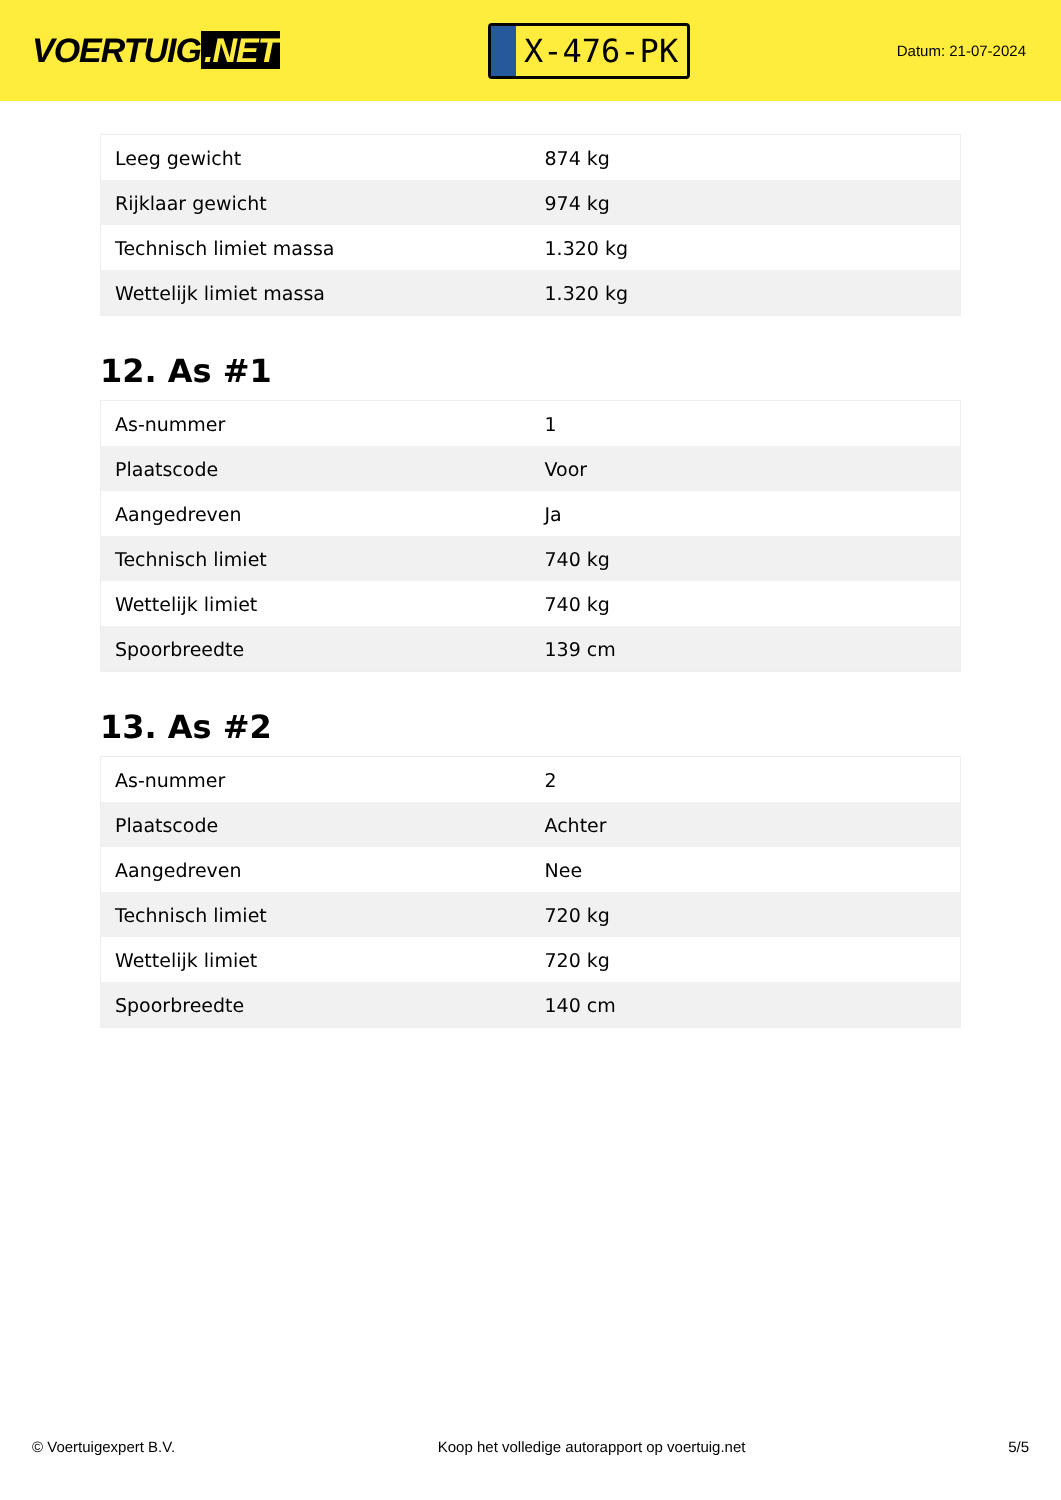VOERTUIG.NET
X-476-PK
Datum: 21-07-2024
| Leeg gewicht | 874 kg |
| Rijklaar gewicht | 974 kg |
| Technisch limiet massa | 1.320 kg |
| Wettelijk limiet massa | 1.320 kg |
12. As #1
| As-nummer | 1 |
| Plaatscode | Voor |
| Aangedreven | Ja |
| Technisch limiet | 740 kg |
| Wettelijk limiet | 740 kg |
| Spoorbreedte | 139 cm |
13. As #2
| As-nummer | 2 |
| Plaatscode | Achter |
| Aangedreven | Nee |
| Technisch limiet | 720 kg |
| Wettelijk limiet | 720 kg |
| Spoorbreedte | 140 cm |
© Voertuigexpert B.V. Koop het volledige autorapport op voertuig.net 5/5